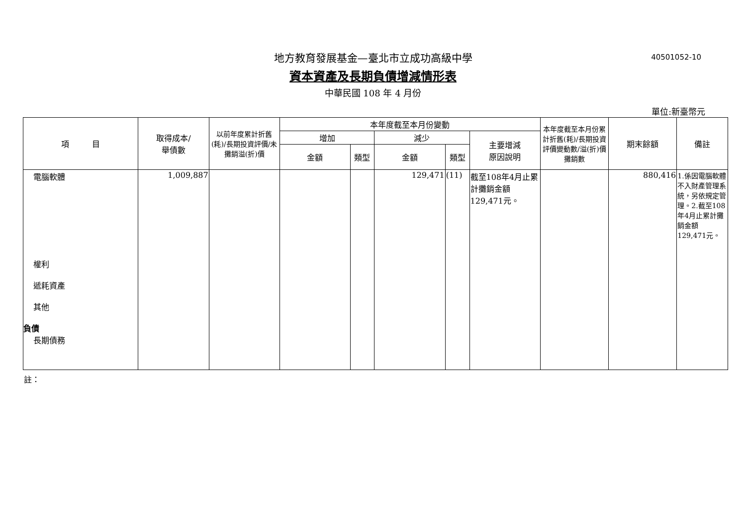40501052-10
地方教育發展基金—臺北市立成功高級中學
資本資產及長期負債增減情形表
中華民國 108 年 4 月份
單位:新臺幣元
| 項 目 | 取得成本/ 舉債數 | 以前年度累計折舊(耗)/長期投資評價/未攤銷溢(折)價 | 本年度截至本月份變動 | | | | | 本年度截至本月份累計折舊(耗)/長期投資評價變動數/溢(折)價攤銷數 | 期末餘額 | 備註 |
| --- | --- | --- | --- | --- | --- | --- | --- | --- | --- | --- |
| | | | 增加 | | 減少 | | 主要增減 原因說明 | | | |
| | | | 金額 | 類型 | 金額 | 類型 | | | | |
| 電腦軟體 權利 遞耗資產 其他 負債 長期債務 | 1,009,887 | | | | 129,471 | (11) | 截至108年4月止累計攤銷金額129,471元。 | | 880,416 | 1.係因電腦軟體不入財產管理系統，另依規定管理。2.截至108年4月止累計攤銷金額129,471元。 |
註：